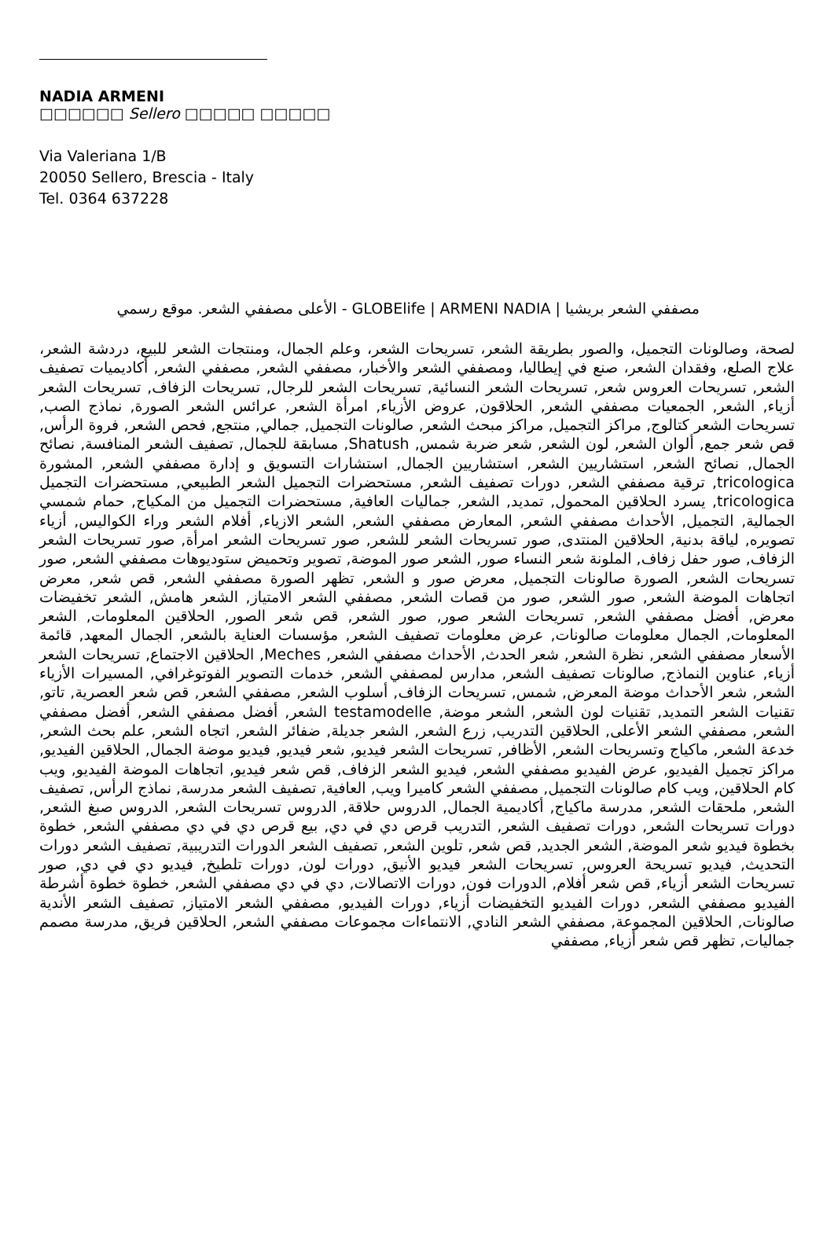NADIA ARMENI
□□□□□□ Sellero □□□□□ □□□□□
Via Valeriana 1/B
20050 Sellero, Brescia - Italy
Tel. 0364 637228
مصففي الشعر بريشيا | GLOBElife | ARMENI NADIA - الأعلى مصففي الشعر. موقع رسمي
لصحة، وصالونات التجميل، والصور بطريقة الشعر، تسريحات الشعر، وعلم الجمال، ومنتجات الشعر للبيع، دردشة الشعر، علاج الصلع، وفقدان الشعر، صنع في إيطاليا، ومصففي الشعر والأخبار، مصففي الشعر, مصففي الشعر, أكاديميات تصفيف الشعر, تسريحات العروس شعر, تسريحات الشعر النسائية, تسريحات الشعر للرجال, تسريحات الزفاف, تسريحات الشعر أزياء, الشعر, الجمعيات مصففي الشعر, الحلاقون, عروض الأزياء, امرأة الشعر, عرائس الشعر الصورة, نماذج الصب, تسريحات الشعر كتالوج, مراكز التجميل, مراكز مبحث الشعر, صالونات التجميل, جمالي, منتجع, فحص الشعر, فروة الرأس, قص شعر جمع, ألوان الشعر, لون الشعر, شعر ضربة شمس, Shatush, مسابقة للجمال, تصفيف الشعر المنافسة, نصائح الجمال, نصائح الشعر, استشاريين الشعر, استشاريين الجمال, استشارات التسويق و إدارة مصففي الشعر, المشورة tricologica, ترقية مصففي الشعر, دورات تصفيف الشعر, مستحضرات التجميل الشعر الطبيعي, مستحضرات التجميل tricologica, يسرد الحلاقين المحمول, تمديد, الشعر, جماليات العافية, مستحضرات التجميل من المكياج, حمام شمسي الجمالية, التجميل, الأحداث مصففي الشعر, المعارض مصففي الشعر, الشعر الازياء, أفلام الشعر وراء الكواليس, أزياء تصويره, لياقة بدنية, الحلاقين المنتدى, صور تسريحات الشعر للشعر, صور تسريحات الشعر امرأة, صور تسريحات الشعر الزفاف, صور حفل زفاف, الملونة شعر النساء صور, الشعر صور الموضة, تصوير وتحميض ستوديوهات مصففي الشعر, صور تسريحات الشعر, الصورة صالونات التجميل, معرض صور و الشعر, تظهر الصورة مصففي الشعر, قص شعر, معرض اتجاهات الموضة الشعر, صور الشعر, صور من قصات الشعر, مصففي الشعر الامتياز, الشعر هامش, الشعر تخفيضات معرض, أفضل مصففي الشعر, تسريحات الشعر صور, صور الشعر, قص شعر الصور, الحلاقين المعلومات, الشعر المعلومات, الجمال معلومات صالونات, عرض معلومات تصفيف الشعر, مؤسسات العناية بالشعر, الجمال المعهد, قائمة الأسعار مصففي الشعر, نظرة الشعر, شعر الحدث, الأحداث مصففي الشعر, Meches, الحلاقين الاجتماع, تسريحات الشعر أزياء, عناوين النماذج, صالونات تصفيف الشعر, مدارس لمصففي الشعر, خدمات التصوير الفوتوغرافي, المسيرات الأزياء الشعر, شعر الأحداث موضة المعرض, شمس, تسريحات الزفاف, أسلوب الشعر, مصففي الشعر, قص شعر العصرية, تاتو, تقنيات الشعر التمديد, تقنيات لون الشعر, الشعر موضة, testamodelle الشعر, أفضل مصففي الشعر, أفضل مصففي الشعر, مصففي الشعر الأعلى, الحلاقين التدريب, زرع الشعر, الشعر جديلة, ضفائر الشعر, اتجاه الشعر, علم بحث الشعر, خدعة الشعر, ماكياج وتسريحات الشعر, الأظافر, تسريحات الشعر فيديو, شعر فيديو, فيديو موضة الجمال, الحلاقين الفيديو, مراكز تجميل الفيديو, عرض الفيديو مصففي الشعر, فيديو الشعر الزفاف, قص شعر فيديو, اتجاهات الموضة الفيديو, ويب كام الحلاقين, ويب كام صالونات التجميل, مصففي الشعر كاميرا ويب, العافية, تصفيف الشعر مدرسة, نماذج الرأس, تصفيف الشعر, ملحقات الشعر, مدرسة ماكياج, أكاديمية الجمال, الدروس حلاقة, الدروس تسريحات الشعر, الدروس صبغ الشعر, دورات تسريحات الشعر, دورات تصفيف الشعر, التدريب قرص دي في دي, بيع قرص دي في دي مصففي الشعر, خطوة بخطوة فيديو شعر الموضة, الشعر الجديد, قص شعر, تلوين الشعر, تصفيف الشعر الدورات التدريبية, تصفيف الشعر دورات التحديث, فيديو تسريحة العروس, تسريحات الشعر فيديو الأنيق, دورات لون, دورات تلطيخ, فيديو دي في دي, صور تسريحات الشعر أزياء, قص شعر أفلام, الدورات فون, دورات الاتصالات, دي في دي مصففي الشعر, خطوة خطوة أشرطة الفيديو مصففي الشعر, دورات الفيديو التخفيضات أزياء, دورات الفيديو, مصففي الشعر الامتياز, تصفيف الشعر الأندية صالونات, الحلاقين المجموعة, مصففي الشعر النادي, الانتماءات مجموعات مصففي الشعر, الحلاقين فريق, مدرسة مصمم جماليات, تظهر قص شعر أزياء, مصففي